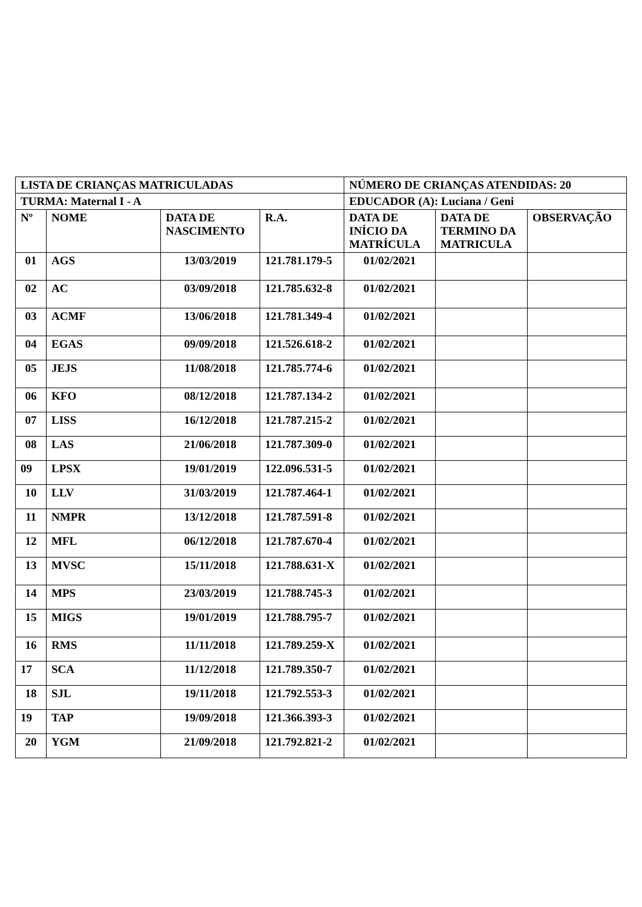| LISTA DE CRIANÇAS MATRICULADAS | | | | NÚMERO DE CRIANÇAS ATENDIDAS: 20 | | |
| --- | --- | --- | --- | --- | --- | --- |
| TURMA: Maternal I - A | | | | EDUCADOR (A): Luciana / Geni | | |
| Nº | NOME | DATA DE NASCIMENTO | R.A. | DATA DE INÍCIO DA MATRÍCULA | DATA DE TERMINO DA MATRICULA | OBSERVAÇÃO |
| 01 | AGS | 13/03/2019 | 121.781.179-5 | 01/02/2021 | | |
| 02 | AC | 03/09/2018 | 121.785.632-8 | 01/02/2021 | | |
| 03 | ACMF | 13/06/2018 | 121.781.349-4 | 01/02/2021 | | |
| 04 | EGAS | 09/09/2018 | 121.526.618-2 | 01/02/2021 | | |
| 05 | JEJS | 11/08/2018 | 121.785.774-6 | 01/02/2021 | | |
| 06 | KFO | 08/12/2018 | 121.787.134-2 | 01/02/2021 | | |
| 07 | LISS | 16/12/2018 | 121.787.215-2 | 01/02/2021 | | |
| 08 | LAS | 21/06/2018 | 121.787.309-0 | 01/02/2021 | | |
| 09 | LPSX | 19/01/2019 | 122.096.531-5 | 01/02/2021 | | |
| 10 | LLV | 31/03/2019 | 121.787.464-1 | 01/02/2021 | | |
| 11 | NMPR | 13/12/2018 | 121.787.591-8 | 01/02/2021 | | |
| 12 | MFL | 06/12/2018 | 121.787.670-4 | 01/02/2021 | | |
| 13 | MVSC | 15/11/2018 | 121.788.631-X | 01/02/2021 | | |
| 14 | MPS | 23/03/2019 | 121.788.745-3 | 01/02/2021 | | |
| 15 | MIGS | 19/01/2019 | 121.788.795-7 | 01/02/2021 | | |
| 16 | RMS | 11/11/2018 | 121.789.259-X | 01/02/2021 | | |
| 17 | SCA | 11/12/2018 | 121.789.350-7 | 01/02/2021 | | |
| 18 | SJL | 19/11/2018 | 121.792.553-3 | 01/02/2021 | | |
| 19 | TAP | 19/09/2018 | 121.366.393-3 | 01/02/2021 | | |
| 20 | YGM | 21/09/2018 | 121.792.821-2 | 01/02/2021 | | |